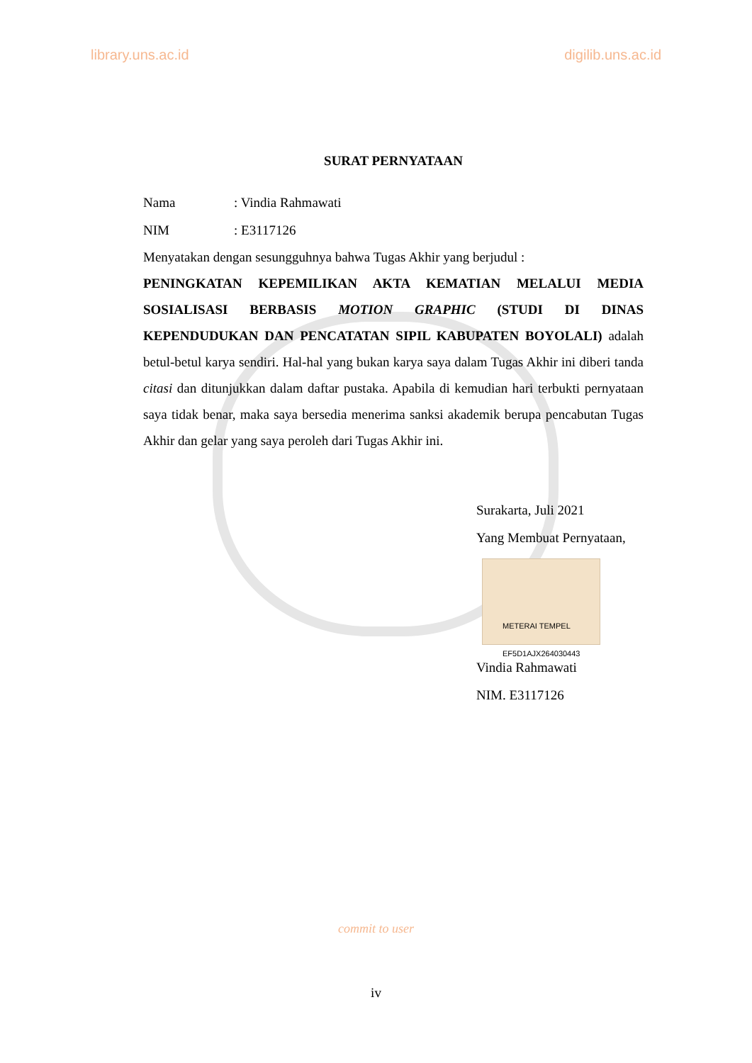library.uns.ac.id digilib.uns.ac.id
SURAT PERNYATAAN
Nama : Vindia Rahmawati
NIM : E3117126
Menyatakan dengan sesungguhnya bahwa Tugas Akhir yang berjudul :
PENINGKATAN KEPEMILIKAN AKTA KEMATIAN MELALUI MEDIA SOSIALISASI BERBASIS MOTION GRAPHIC (STUDI DI DINAS KEPENDUDUKAN DAN PENCATATAN SIPIL KABUPATEN BOYOLALI) adalah betul-betul karya sendiri. Hal-hal yang bukan karya saya dalam Tugas Akhir ini diberi tanda citasi dan ditunjukkan dalam daftar pustaka. Apabila di kemudian hari terbukti pernyataan saya tidak benar, maka saya bersedia menerima sanksi akademik berupa pencabutan Tugas Akhir dan gelar yang saya peroleh dari Tugas Akhir ini.
Surakarta, Juli 2021
Yang Membuat Pernyataan,
METERAI TEMPEL
EF5D1AJX264030443
Vindia Rahmawati
NIM. E3117126
commit to user
iv